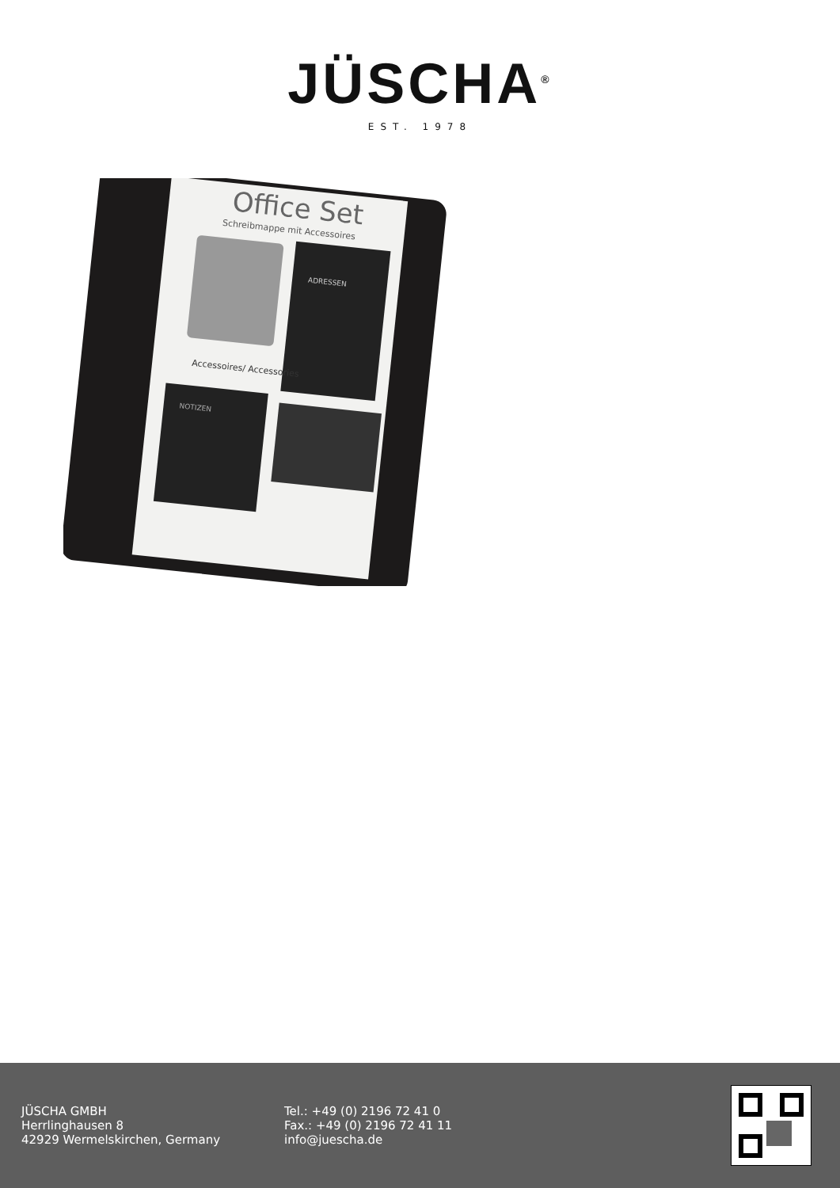JÜSCHA<sup>®</sup>
EST. 1978
Office Set
Schreibmappe mit Accessoires
ADRESSEN
Accessoires/ Accessories
NOTIZEN
JÜSCHA GMBH
Herrlinghausen 8
42929 Wermelskirchen, Germany
Tel.: +49 (0) 2196 72 41 0
Fax.: +49 (0) 2196 72 41 11
info@juescha.de